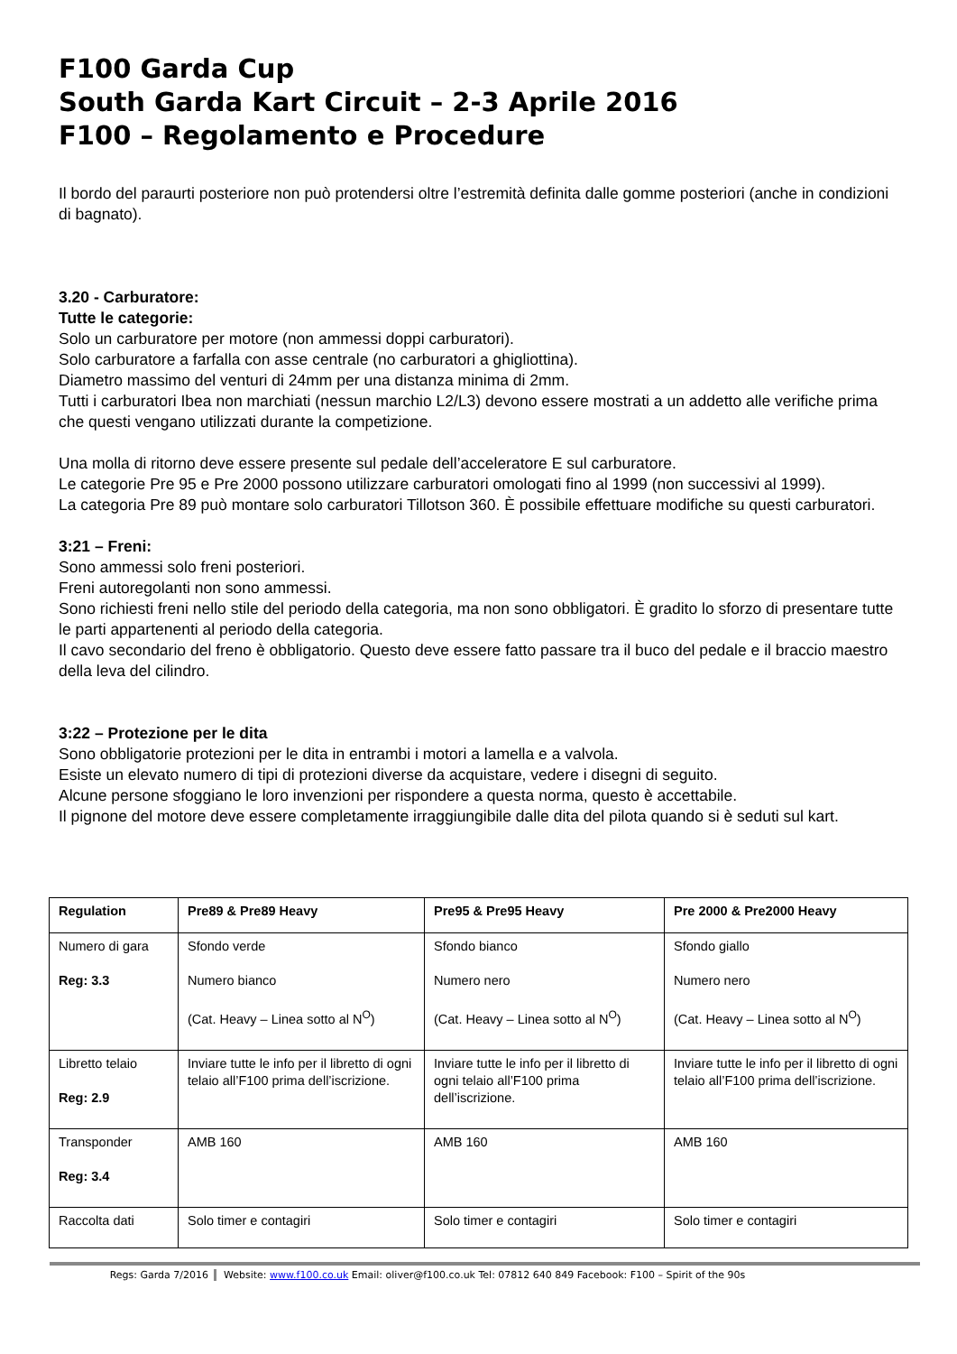F100 Garda Cup
South Garda Kart Circuit – 2-3 Aprile 2016
F100 – Regolamento e Procedure
Il bordo del paraurti posteriore non può protendersi oltre l’estremità definita dalle gomme posteriori (anche in condizioni di bagnato).
3.20 - Carburatore:
Tutte le categorie:
Solo un carburatore per motore (non ammessi doppi carburatori).
Solo carburatore a farfalla con asse centrale (no carburatori a ghigliottina).
Diametro massimo del venturi di 24mm per una distanza minima di 2mm.
Tutti i carburatori Ibea non marchiati (nessun marchio L2/L3) devono essere mostrati a un addetto alle verifiche prima che questi vengano utilizzati durante la competizione.
Una molla di ritorno deve essere presente sul pedale dell’acceleratore E sul carburatore.
Le categorie Pre 95 e Pre 2000 possono utilizzare carburatori omologati fino al 1999 (non successivi al 1999).
La categoria Pre 89 può montare solo carburatori Tillotson 360. È possibile effettuare modifiche su questi carburatori.
3:21 – Freni:
Sono ammessi solo freni posteriori.
Freni autoregolanti non sono ammessi.
Sono richiesti freni nello stile del periodo della categoria, ma non sono obbligatori. È gradito lo sforzo di presentare tutte le parti appartenenti al periodo della categoria.
Il cavo secondario del freno è obbligatorio. Questo deve essere fatto passare tra il buco del pedale e il braccio maestro della leva del cilindro.
3:22 – Protezione per le dita
Sono obbligatorie protezioni per le dita in entrambi i motori a lamella e a valvola.
Esiste un elevato numero di tipi di protezioni diverse da acquistare, vedere i disegni di seguito.
Alcune persone sfoggiano le loro invenzioni per rispondere a questa norma, questo è accettabile.
Il pignone del motore deve essere completamente irraggiungibile dalle dita del pilota quando si è seduti sul kart.
| Regulation | Pre89 & Pre89 Heavy | Pre95 & Pre95 Heavy | Pre 2000 & Pre2000 Heavy |
| --- | --- | --- | --- |
| Numero di gara Reg: 3.3 | Sfondo verde Numero bianco (Cat. Heavy – Linea sotto al N<sup>O</sup>) | Sfondo bianco Numero nero (Cat. Heavy – Linea sotto al N<sup>O</sup>) | Sfondo giallo Numero nero (Cat. Heavy – Linea sotto al N<sup>O</sup>) |
| Libretto telaio Reg: 2.9 | Inviare tutte le info per il libretto di ogni telaio all’F100 prima dell’iscrizione. | Inviare tutte le info per il libretto di ogni telaio all’F100 prima dell’iscrizione. | Inviare tutte le info per il libretto di ogni telaio all’F100 prima dell’iscrizione. |
| Transponder Reg: 3.4 | AMB 160 | AMB 160 | AMB 160 |
| Raccolta dati | Solo timer e contagiri | Solo timer e contagiri | Solo timer e contagiri |
Regs: Garda 7/2016 Website: www.f100.co.uk Email: oliver@f100.co.uk Tel: 07812 640 849 Facebook: F100 – Spirit of the 90s